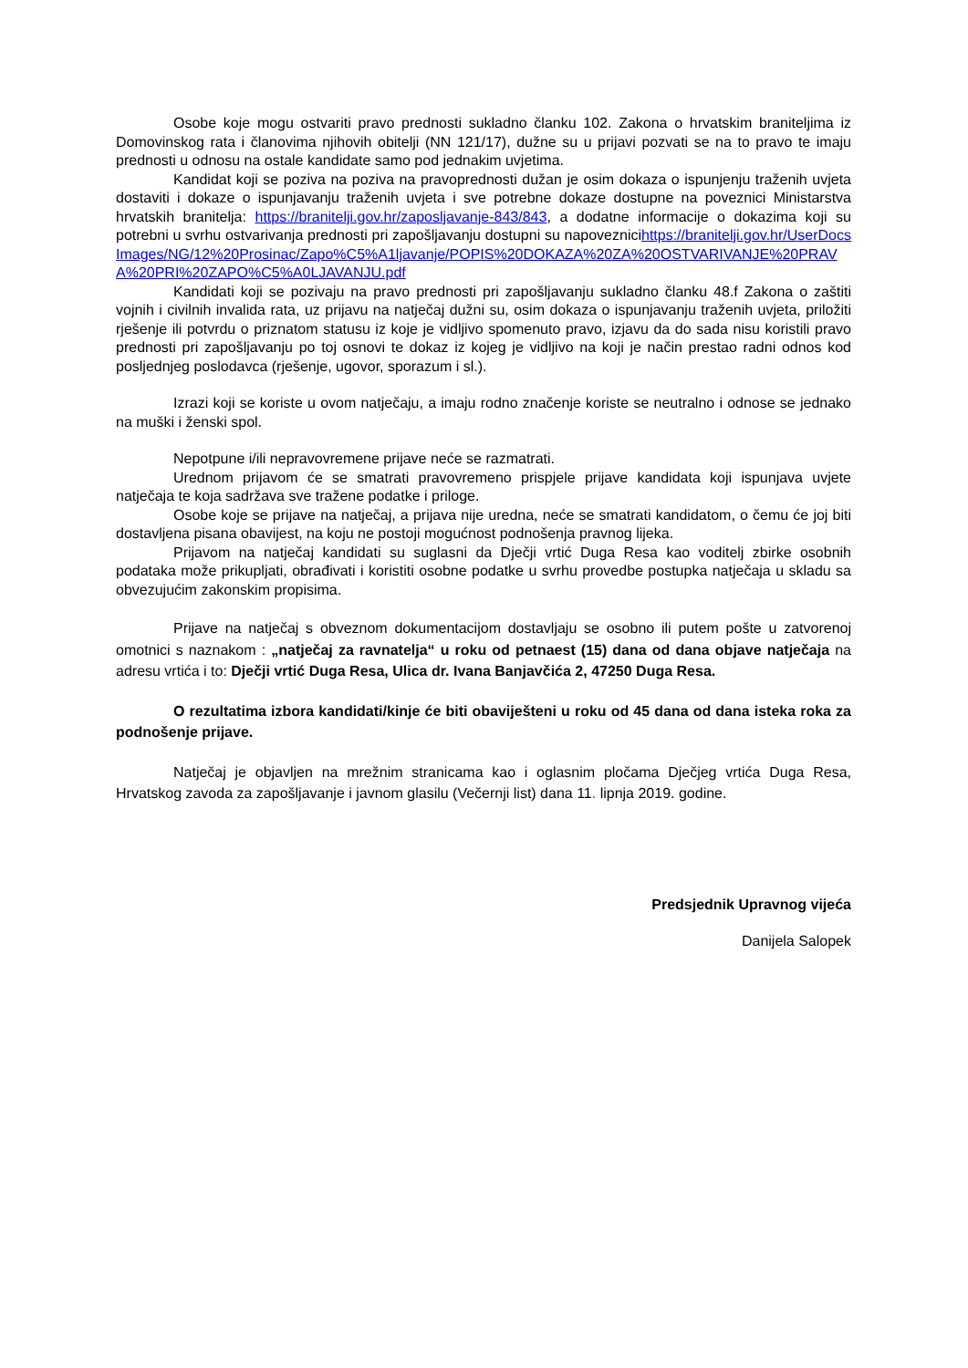Osobe koje mogu ostvariti pravo prednosti sukladno članku 102. Zakona o hrvatskim braniteljima iz Domovinskog rata i članovima njihovih obitelji (NN 121/17), dužne su u prijavi pozvati se na to pravo te imaju prednosti u odnosu na ostale kandidate samo pod jednakim uvjetima.
Kandidat koji se poziva na poziva na pravoprednosti dužan je osim dokaza o ispunjenju traženih uvjeta dostaviti i dokaze o ispunjavanju traženih uvjeta i sve potrebne dokaze dostupne na poveznici Ministarstva hrvatskih branitelja: https://branitelji.gov.hr/zaposljavanje-843/843, a dodatne informacije o dokazima koji su potrebni u svrhu ostvarivanja prednosti pri zapošljavanju dostupni su napoveznicihttps://branitelji.gov.hr/UserDocsImages/NG/12%20Prosinac/Zapo%C5%A1ljavanje/POPIS%20DOKAZA%20ZA%20OSTVARIVANJE%20PRAVA%20PRI%20ZAPO%C5%A0LJAVANJU.pdf
Kandidati koji se pozivaju na pravo prednosti pri zapošljavanju sukladno članku 48.f Zakona o zaštiti vojnih i civilnih invalida rata, uz prijavu na natječaj dužni su, osim dokaza o ispunjavanju traženih uvjeta, priložiti rješenje ili potvrdu o priznatom statusu iz koje je vidljivo spomenuto pravo, izjavu da do sada nisu koristili pravo prednosti pri zapošljavanju po toj osnovi te dokaz iz kojeg je vidljivo na koji je način prestao radni odnos kod posljednjeg poslodavca (rješenje, ugovor, sporazum i sl.).
Izrazi koji se koriste u ovom natječaju, a imaju rodno značenje koriste se neutralno i odnose se jednako na muški i ženski spol.
Nepotpune i/ili nepravovremene prijave neće se razmatrati.
Urednom prijavom će se smatrati pravovremeno prispjele prijave kandidata koji ispunjava uvjete natječaja te koja sadržava sve tražene podatke i priloge.
Osobe koje se prijave na natječaj, a prijava nije uredna, neće se smatrati kandidatom, o čemu će joj biti dostavljena pisana obavijest, na koju ne postoji mogućnost podnošenja pravnog lijeka.
Prijavom na natječaj kandidati su suglasni da Dječji vrtić Duga Resa kao voditelj zbirke osobnih podataka može prikupljati, obrađivati i koristiti osobne podatke u svrhu provedbe postupka natječaja u skladu sa obvezujućim zakonskim propisima.
Prijave na natječaj s obveznom dokumentacijom dostavljaju se osobno ili putem pošte u zatvorenoj omotnici s naznakom : „natječaj za ravnatelja“ u roku od petnaest (15) dana od dana objave natječaja na adresu vrtića i to: Dječji vrtić Duga Resa, Ulica dr. Ivana Banjavčića 2, 47250 Duga Resa.
O rezultatima izbora kandidati/kinje će biti obaviješteni u roku od 45 dana od dana isteka roka za podnošenje prijave.
Natječaj je objavljen na mrežnim stranicama kao i oglasnim pločama Dječjeg vrtića Duga Resa, Hrvatskog zavoda za zapošljavanje i javnom glasilu (Večernji list) dana 11. lipnja 2019. godine.
Predsjednik Upravnog vijeća
Danijela Salopek